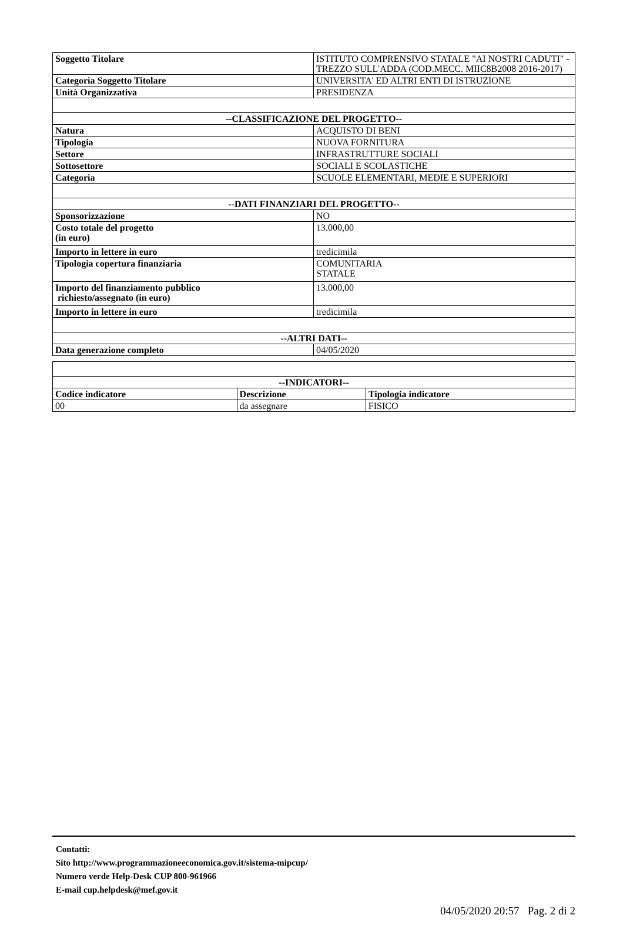| Soggetto Titolare | ISTITUTO COMPRENSIVO STATALE "AI NOSTRI CADUTI" - TREZZO SULL'ADDA (COD.MECC. MIIC8B2008 2016-2017) |
| Categoria Soggetto Titolare | UNIVERSITA' ED ALTRI ENTI DI ISTRUZIONE |
| Unità Organizzativa | PRESIDENZA |
| --CLASSIFICAZIONE DEL PROGETTO-- | |
| Natura | ACQUISTO DI BENI |
| Tipologia | NUOVA FORNITURA |
| Settore | INFRASTRUTTURE SOCIALI |
| Sottosettore | SOCIALI E SCOLASTICHE |
| Categoria | SCUOLE ELEMENTARI, MEDIE E SUPERIORI |
| --DATI FINANZIARI DEL PROGETTO-- | |
| Sponsorizzazione | NO |
| Costo totale del progetto (in euro) | 13.000,00 |
| Importo in lettere in euro | tredicimila |
| Tipologia copertura finanziaria | COMUNITARIA STATALE |
| Importo del finanziamento pubblico richiesto/assegnato (in euro) | 13.000,00 |
| Importo in lettere in euro | tredicimila |
| --ALTRI DATI-- | |
| Data generazione completo | 04/05/2020 |
| --INDICATORI-- | | |
| --- | --- | --- |
| Codice indicatore | Descrizione | Tipologia indicatore |
| 00 | da assegnare | FISICO |
Contatti:
Sito http://www.programmazioneeconomica.gov.it/sistema-mipcup/
Numero verde Help-Desk CUP 800-961966
E-mail cup.helpdesk@mef.gov.it
04/05/2020 20:57 Pag. 2 di 2